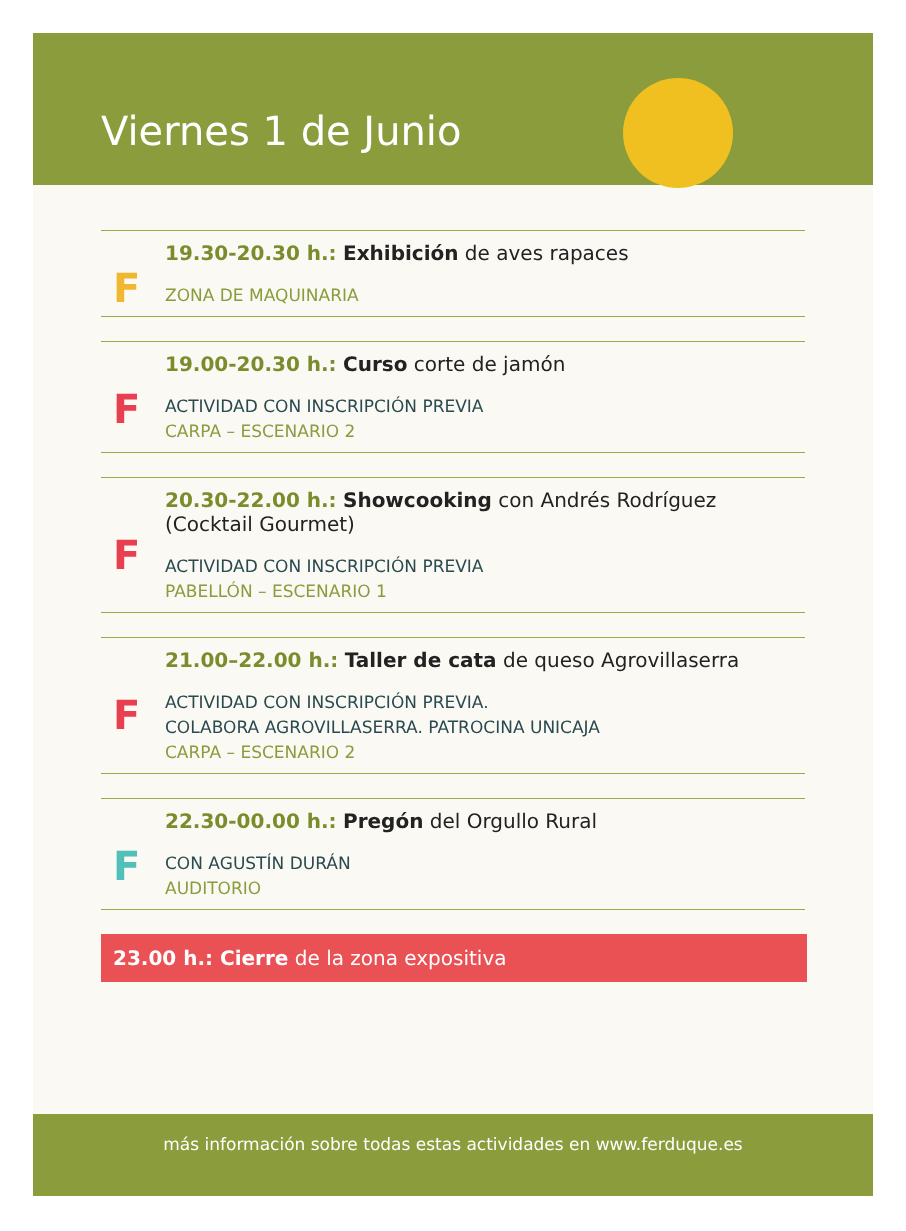Viernes 1 de Junio
F
19.30-20.30 h.: Exhibición de aves rapaces
ZONA DE MAQUINARIA
F
19.00-20.30 h.: Curso corte de jamón
ACTIVIDAD CON INSCRIPCIÓN PREVIA
CARPA – ESCENARIO 2
F
20.30-22.00 h.: Showcooking con Andrés Rodríguez (Cocktail Gourmet)
ACTIVIDAD CON INSCRIPCIÓN PREVIA
PABELLÓN – ESCENARIO 1
F
21.00–22.00 h.: Taller de cata de queso Agrovillaserra
ACTIVIDAD CON INSCRIPCIÓN PREVIA.
COLABORA AGROVILLASERRA. PATROCINA UNICAJA
CARPA – ESCENARIO 2
F
22.30-00.00 h.: Pregón del Orgullo Rural
CON AGUSTÍN DURÁN
AUDITORIO
23.00 h.: Cierre de la zona expositiva
más información sobre todas estas actividades en www.ferduque.es